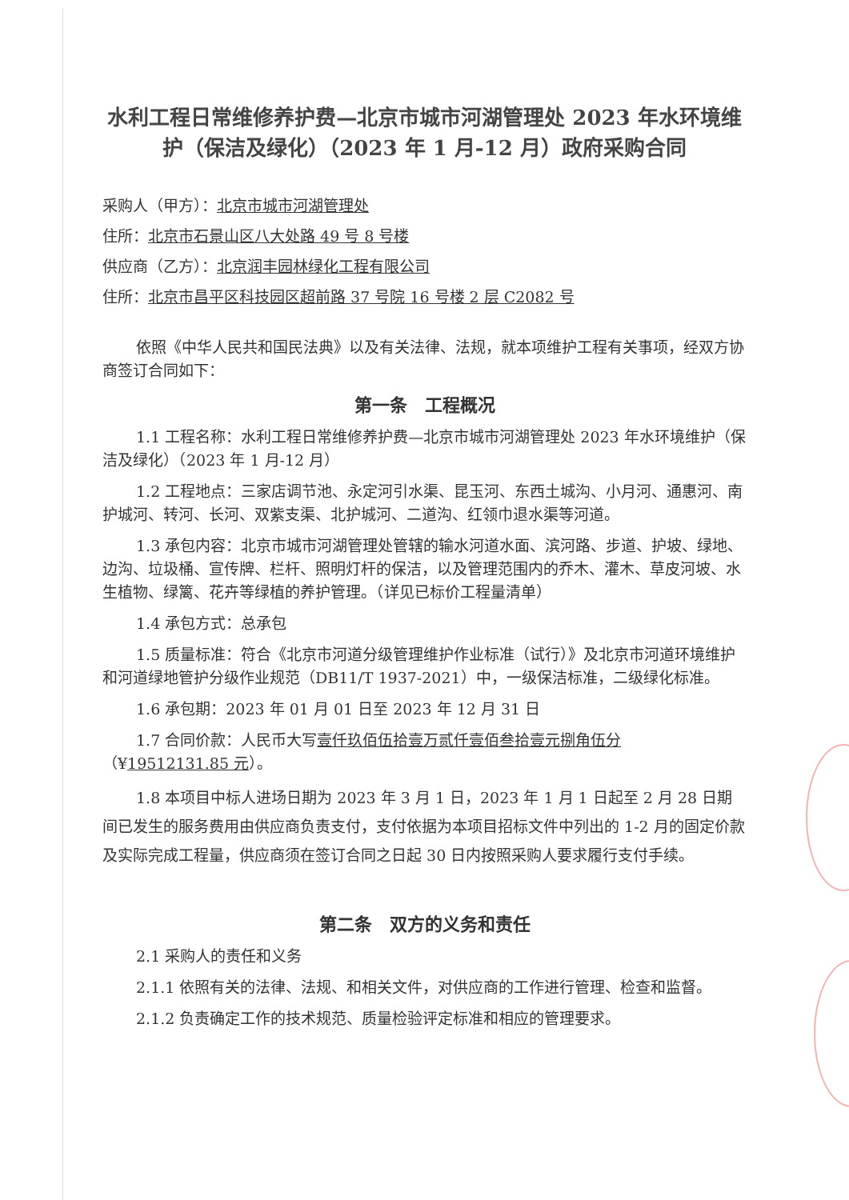水利工程日常维修养护费—北京市城市河湖管理处 2023 年水环境维护（保洁及绿化）（2023 年 1 月-12 月）政府采购合同
采购人（甲方）：北京市城市河湖管理处
住所：北京市石景山区八大处路 49 号 8 号楼
供应商（乙方）：北京润丰园林绿化工程有限公司
住所：北京市昌平区科技园区超前路 37 号院 16 号楼 2 层 C2082 号
依照《中华人民共和国民法典》以及有关法律、法规，就本项维护工程有关事项，经双方协商签订合同如下：
第一条　工程概况
1.1 工程名称：水利工程日常维修养护费—北京市城市河湖管理处 2023 年水环境维护（保洁及绿化）（2023 年 1 月-12 月）
1.2 工程地点：三家店调节池、永定河引水渠、昆玉河、东西土城沟、小月河、通惠河、南护城河、转河、长河、双紫支渠、北护城河、二道沟、红领巾退水渠等河道。
1.3 承包内容：北京市城市河湖管理处管辖的输水河道水面、滨河路、步道、护坡、绿地、边沟、垃圾桶、宣传牌、栏杆、照明灯杆的保洁，以及管理范围内的乔木、灌木、草皮河坡、水生植物、绿篱、花卉等绿植的养护管理。（详见已标价工程量清单）
1.4 承包方式：总承包
1.5 质量标准：符合《北京市河道分级管理维护作业标准（试行）》及北京市河道环境维护和河道绿地管护分级作业规范（DB11/T 1937-2021）中，一级保洁标准，二级绿化标准。
1.6 承包期：2023 年 01 月 01 日至 2023 年 12 月 31 日
1.7 合同价款：人民币大写壹仟玖佰伍拾壹万贰仟壹佰叁拾壹元捌角伍分（¥19512131.85 元）。
1.8 本项目中标人进场日期为 2023 年 3 月 1 日，2023 年 1 月 1 日起至 2 月 28 日期间已发生的服务费用由供应商负责支付，支付依据为本项目招标文件中列出的 1-2 月的固定价款及实际完成工程量，供应商须在签订合同之日起 30 日内按照采购人要求履行支付手续。
第二条　双方的义务和责任
2.1 采购人的责任和义务
2.1.1 依照有关的法律、法规、和相关文件，对供应商的工作进行管理、检查和监督。
2.1.2 负责确定工作的技术规范、质量检验评定标准和相应的管理要求。